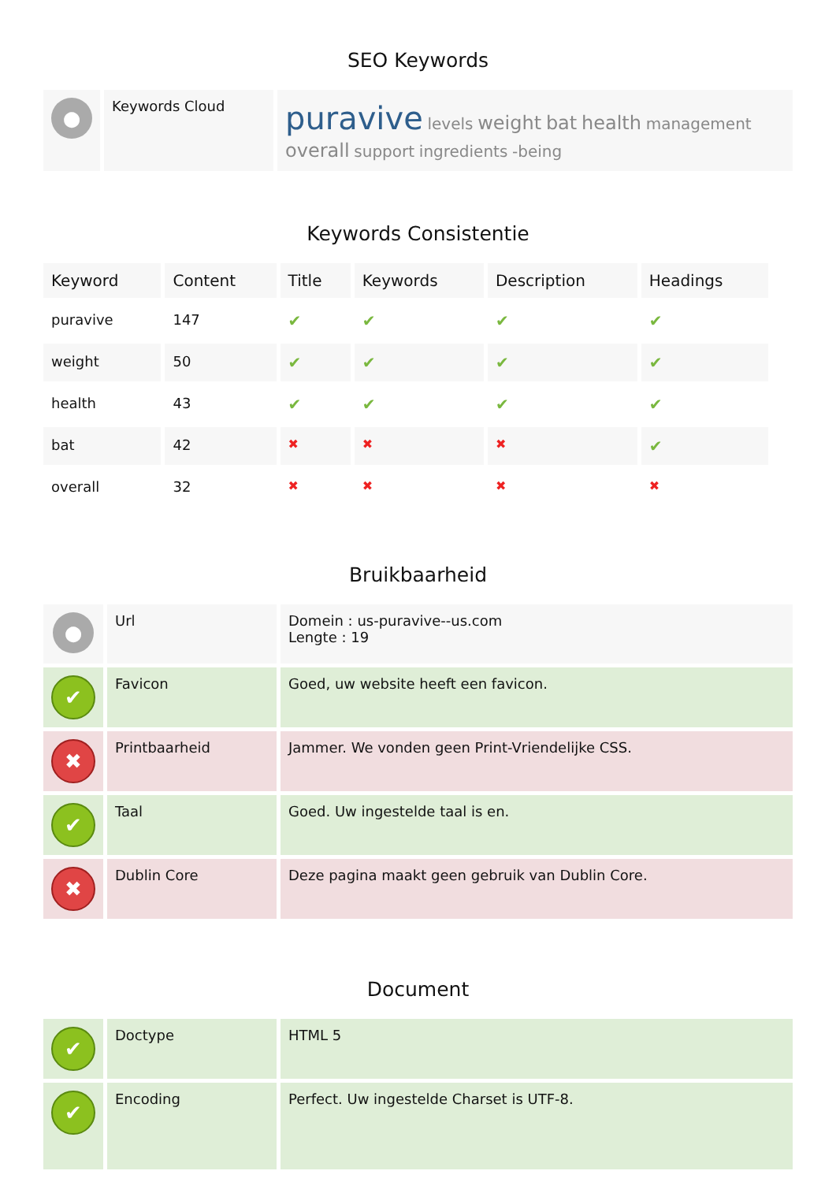SEO Keywords
| ● | Keywords Cloud | puravive levels weight bat health management overall support ingredients -being |
Keywords Consistentie
| Keyword | Content | Title | Keywords | Description | Headings |
| --- | --- | --- | --- | --- | --- |
| puravive | 147 | ✔ | ✔ | ✔ | ✔ |
| weight | 50 | ✔ | ✔ | ✔ | ✔ |
| health | 43 | ✔ | ✔ | ✔ | ✔ |
| bat | 42 | ✖ | ✖ | ✖ | ✔ |
| overall | 32 | ✖ | ✖ | ✖ | ✖ |
Bruikbaarheid
| ● | Url | Domein : us-puravive--us.com Lengte : 19 |
| ✔ | Favicon | Goed, uw website heeft een favicon. |
| ✖ | Printbaarheid | Jammer. We vonden geen Print-Vriendelijke CSS. |
| ✔ | Taal | Goed. Uw ingestelde taal is en. |
| ✖ | Dublin Core | Deze pagina maakt geen gebruik van Dublin Core. |
Document
| ✔ | Doctype | HTML 5 |
| ✔ | Encoding | Perfect. Uw ingestelde Charset is UTF-8. |